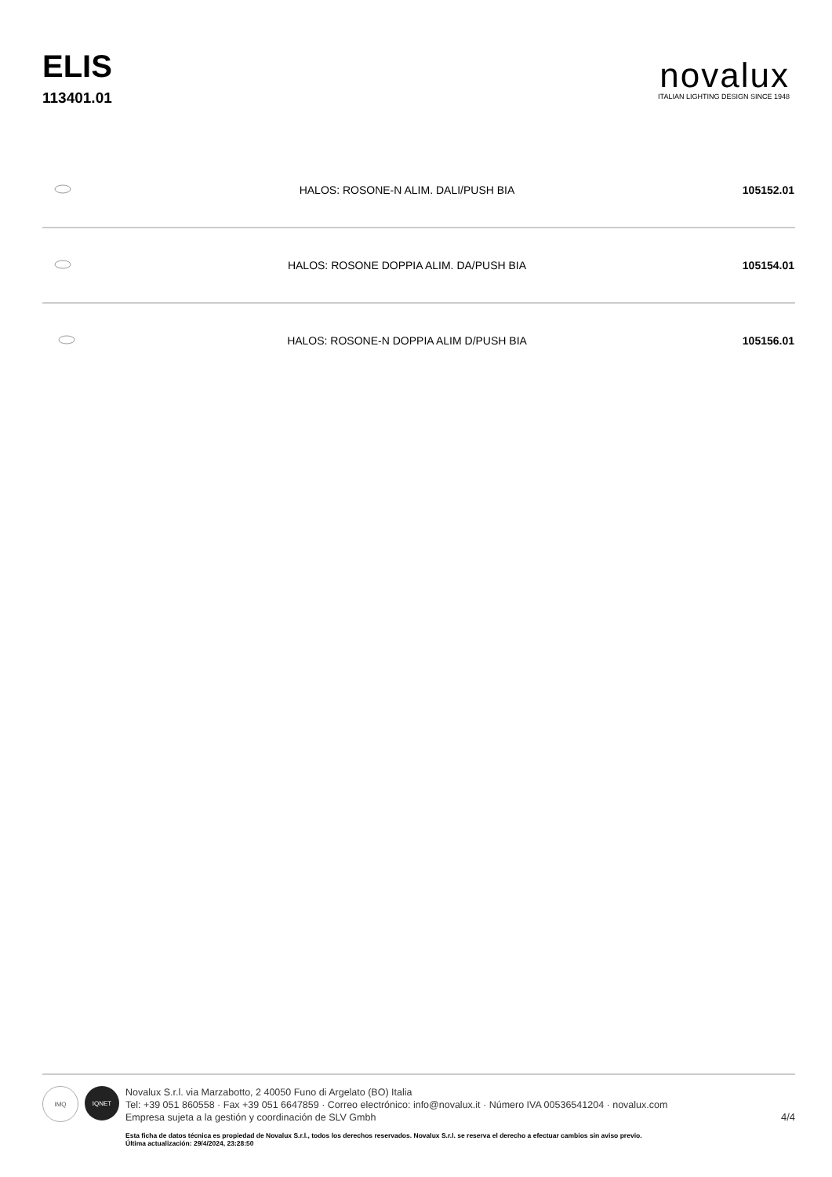ELIS
113401.01
novalux
ITALIAN LIGHTING DESIGN SINCE 1948
| | HALOS: ROSONE-N ALIM. DALI/PUSH BIA | 105152.01 |
| | HALOS: ROSONE DOPPIA ALIM. DA/PUSH BIA | 105154.01 |
| | HALOS: ROSONE-N DOPPIA ALIM D/PUSH BIA | 105156.01 |
IMQ IQNET
Novalux S.r.l. via Marzabotto, 2 40050 Funo di Argelato (BO) Italia
Tel: +39 051 860558 · Fax +39 051 6647859 · Correo electrónico: info@novalux.it · Número IVA 00536541204 · novalux.com
Empresa sujeta a la gestión y coordinación de SLV Gmbh
Esta ficha de datos técnica es propiedad de Novalux S.r.l., todos los derechos reservados. Novalux S.r.l. se reserva el derecho a efectuar cambios sin aviso previo.
Última actualización: 29/4/2024, 23:28:50
4/4